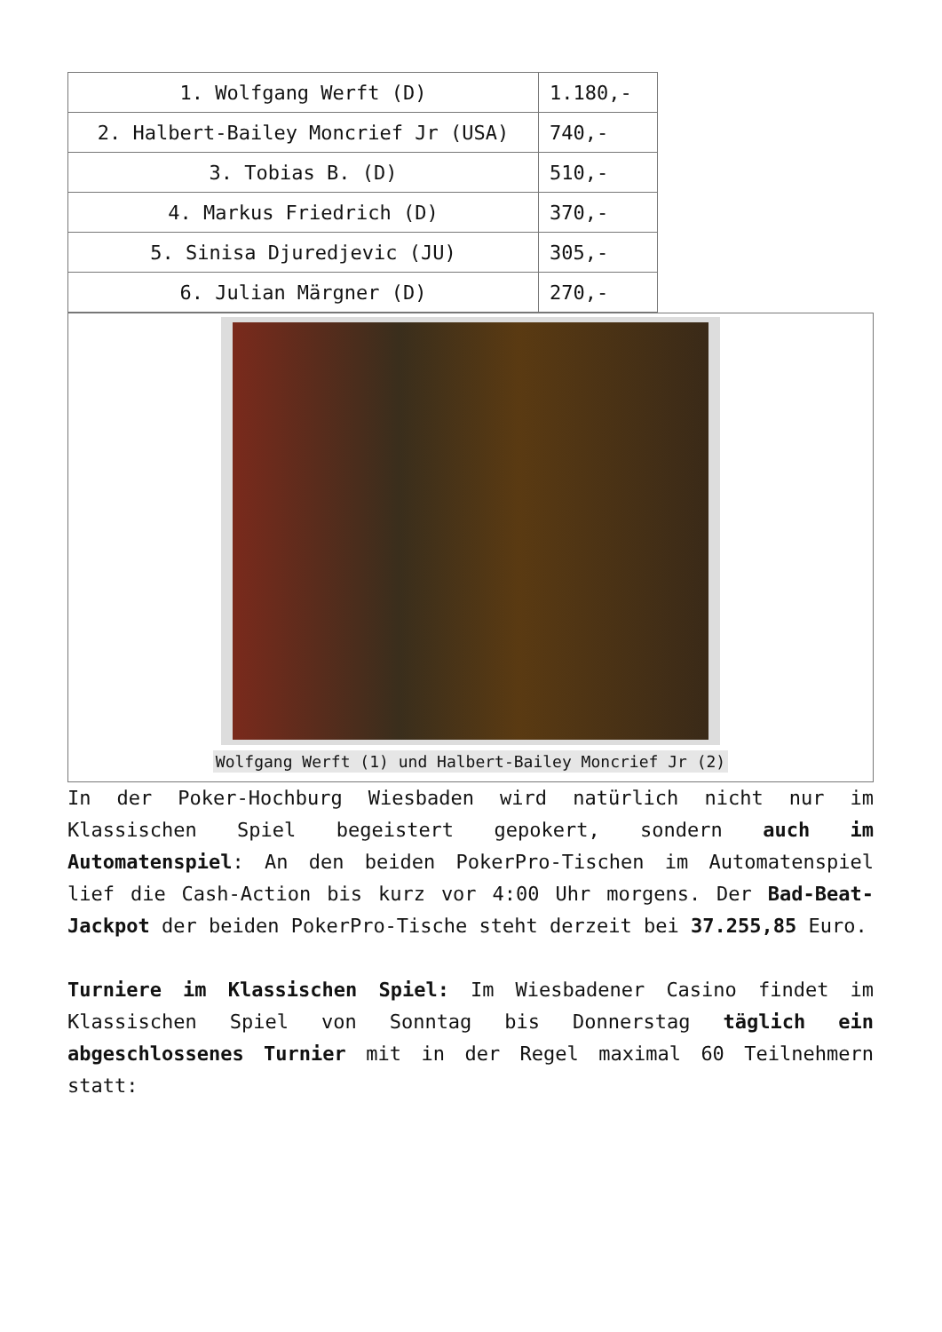| 1. Wolfgang Werft (D) | 1.180,- |
| 2. Halbert-Bailey Moncrief Jr (USA) | 740,- |
| 3. Tobias B. (D) | 510,- |
| 4. Markus Friedrich (D) | 370,- |
| 5. Sinisa Djuredjevic (JU) | 305,- |
| 6. Julian Märgner (D) | 270,- |
Wolfgang Werft (1) und Halbert-Bailey Moncrief Jr (2)
In der Poker-Hochburg Wiesbaden wird natürlich nicht nur im Klassischen Spiel begeistert gepokert, sondern auch im Automatenspiel: An den beiden PokerPro-Tischen im Automatenspiel lief die Cash-Action bis kurz vor 4:00 Uhr morgens. Der Bad-Beat-Jackpot der beiden PokerPro-Tische steht derzeit bei 37.255,85 Euro.
Turniere im Klassischen Spiel: Im Wiesbadener Casino findet im Klassischen Spiel von Sonntag bis Donnerstag täglich ein abgeschlossenes Turnier mit in der Regel maximal 60 Teilnehmern statt: